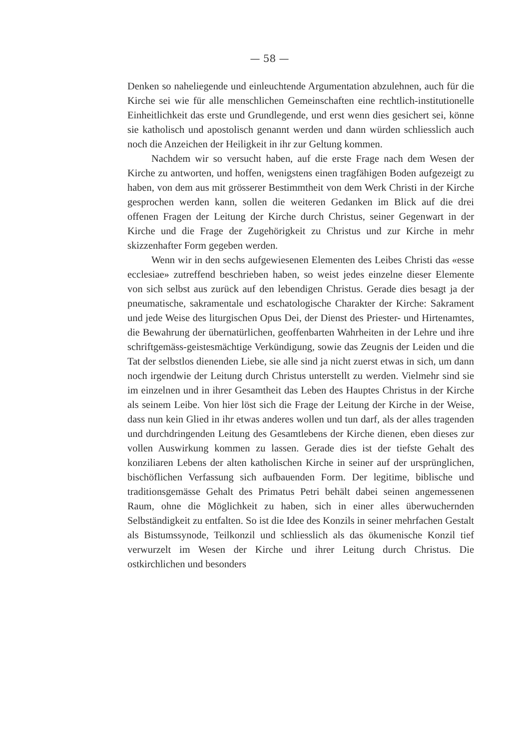— 58 —
Denken so naheliegende und einleuchtende Argumentation abzulehnen, auch für die Kirche sei wie für alle menschlichen Gemeinschaften eine rechtlich-institutionelle Einheitlichkeit das erste und Grundlegende, und erst wenn dies gesichert sei, könne sie katholisch und apostolisch genannt werden und dann würden schliesslich auch noch die Anzeichen der Heiligkeit in ihr zur Geltung kommen.
Nachdem wir so versucht haben, auf die erste Frage nach dem Wesen der Kirche zu antworten, und hoffen, wenigstens einen tragfähigen Boden aufgezeigt zu haben, von dem aus mit grösserer Bestimmtheit von dem Werk Christi in der Kirche gesprochen werden kann, sollen die weiteren Gedanken im Blick auf die drei offenen Fragen der Leitung der Kirche durch Christus, seiner Gegenwart in der Kirche und die Frage der Zugehörigkeit zu Christus und zur Kirche in mehr skizzenhafter Form gegeben werden.
Wenn wir in den sechs aufgewiesenen Elementen des Leibes Christi das «esse ecclesiae» zutreffend beschrieben haben, so weist jedes einzelne dieser Elemente von sich selbst aus zurück auf den lebendigen Christus. Gerade dies besagt ja der pneumatische, sakramentale und eschatologische Charakter der Kirche: Sakrament und jede Weise des liturgischen Opus Dei, der Dienst des Priester- und Hirtenamtes, die Bewahrung der übernatürlichen, geoffenbarten Wahrheiten in der Lehre und ihre schriftgemäss-geistesmächtige Verkündigung, sowie das Zeugnis der Leiden und die Tat der selbstlos dienenden Liebe, sie alle sind ja nicht zuerst etwas in sich, um dann noch irgendwie der Leitung durch Christus unterstellt zu werden. Vielmehr sind sie im einzelnen und in ihrer Gesamtheit das Leben des Hauptes Christus in der Kirche als seinem Leibe. Von hier löst sich die Frage der Leitung der Kirche in der Weise, dass nun kein Glied in ihr etwas anderes wollen und tun darf, als der alles tragenden und durchdringenden Leitung des Gesamtlebens der Kirche dienen, eben dieses zur vollen Auswirkung kommen zu lassen. Gerade dies ist der tiefste Gehalt des konziliaren Lebens der alten katholischen Kirche in seiner auf der ursprünglichen, bischöflichen Verfassung sich aufbauenden Form. Der legitime, biblische und traditionsgemässe Gehalt des Primatus Petri behält dabei seinen angemessenen Raum, ohne die Möglichkeit zu haben, sich in einer alles überwuchernden Selbständigkeit zu entfalten. So ist die Idee des Konzils in seiner mehrfachen Gestalt als Bistumssynode, Teilkonzil und schliesslich als das ökumenische Konzil tief verwurzelt im Wesen der Kirche und ihrer Leitung durch Christus. Die ostkirchlichen und besonders